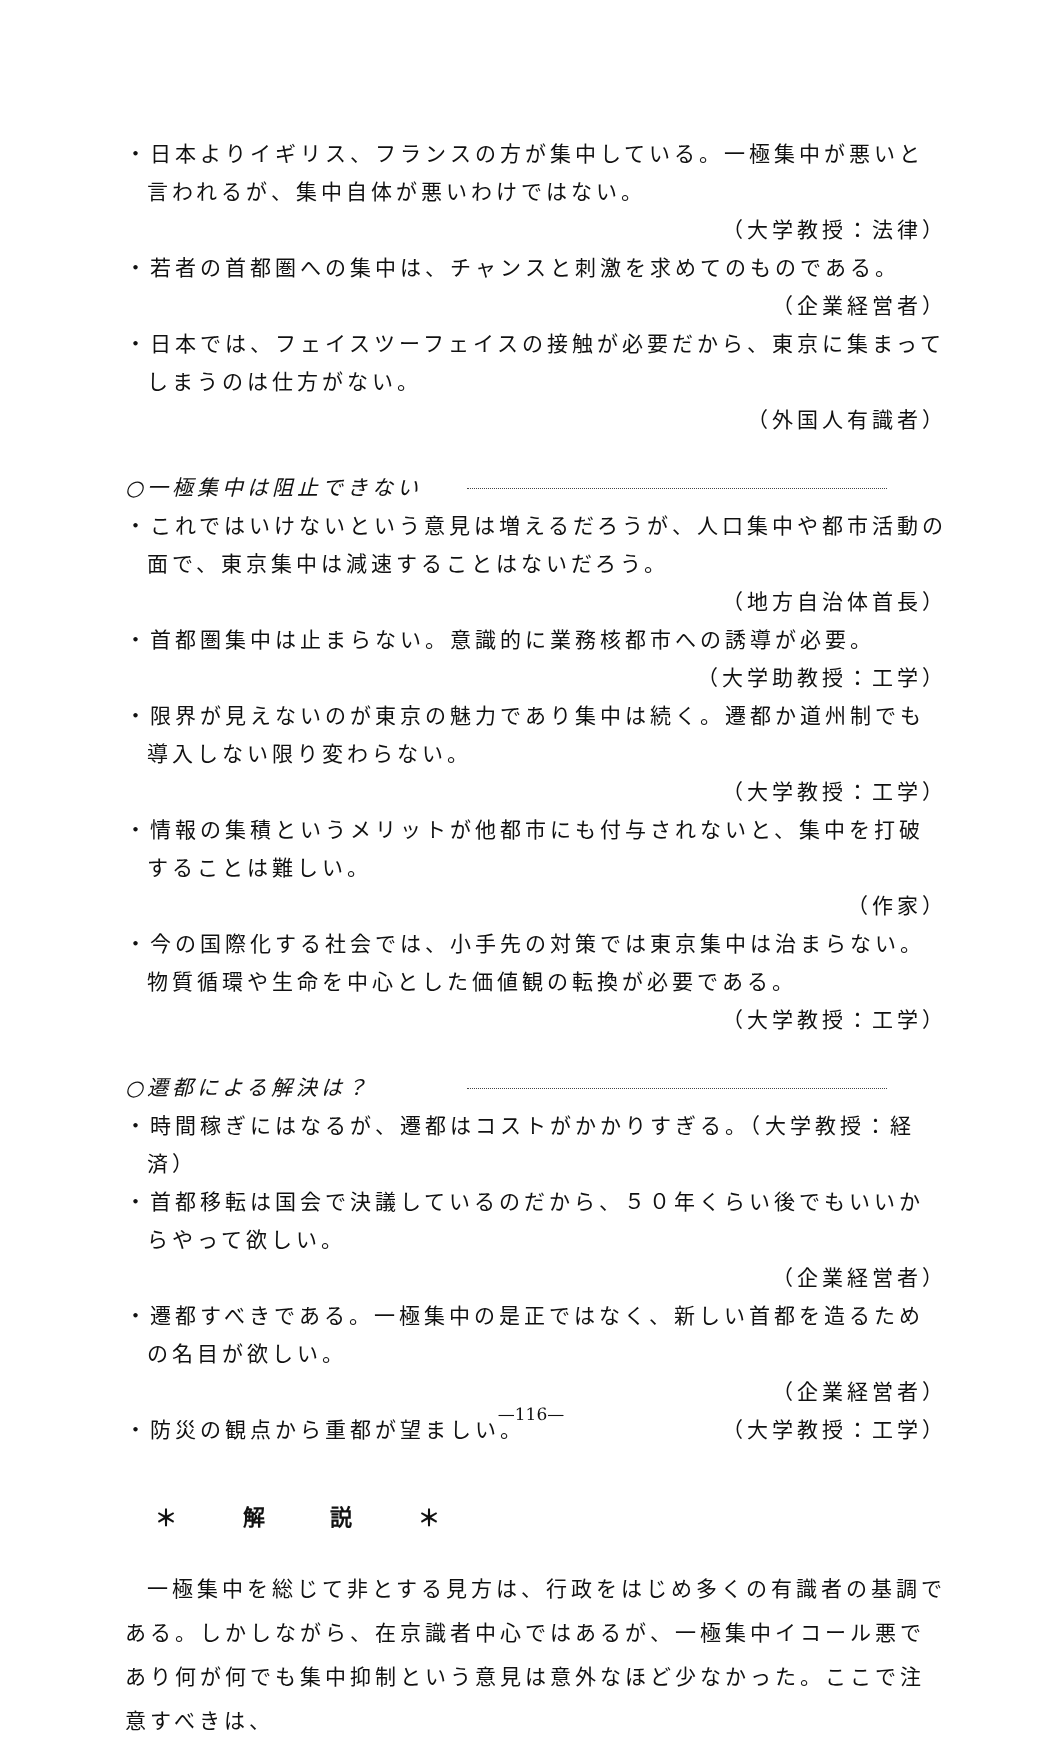・日本よりイギリス、フランスの方が集中している。一極集中が悪いと言われるが、集中自体が悪いわけではない。
（大学教授：法律）
・若者の首都圏への集中は、チャンスと刺激を求めてのものである。
（企業経営者）
・日本では、フェイスツーフェイスの接触が必要だから、東京に集まってしまうのは仕方がない。
（外国人有識者）
○一極集中は阻止できない
・これではいけないという意見は増えるだろうが、人口集中や都市活動の面で、東京集中は減速することはないだろう。
（地方自治体首長）
・首都圏集中は止まらない。意識的に業務核都市への誘導が必要。
（大学助教授：工学）
・限界が見えないのが東京の魅力であり集中は続く。遷都か道州制でも導入しない限り変わらない。
（大学教授：工学）
・情報の集積というメリットが他都市にも付与されないと、集中を打破することは難しい。
（作家）
・今の国際化する社会では、小手先の対策では東京集中は治まらない。物質循環や生命を中心とした価値観の転換が必要である。
（大学教授：工学）
○遷都による解決は？
・時間稼ぎにはなるが、遷都はコストがかかりすぎる。（大学教授：経済）
・首都移転は国会で決議しているのだから、５０年くらい後でもいいからやって欲しい。
（企業経営者）
・遷都すべきである。一極集中の是正ではなく、新しい首都を造るための名目が欲しい。
（企業経営者）
・防災の観点から重都が望ましい。 （大学教授：工学）
＊ 解 説 ＊
一極集中を総じて非とする見方は、行政をはじめ多くの有識者の基調である。しかしながら、在京識者中心ではあるが、一極集中イコール悪であり何が何でも集中抑制という意見は意外なほど少なかった。ここで注意すべきは、
—116—